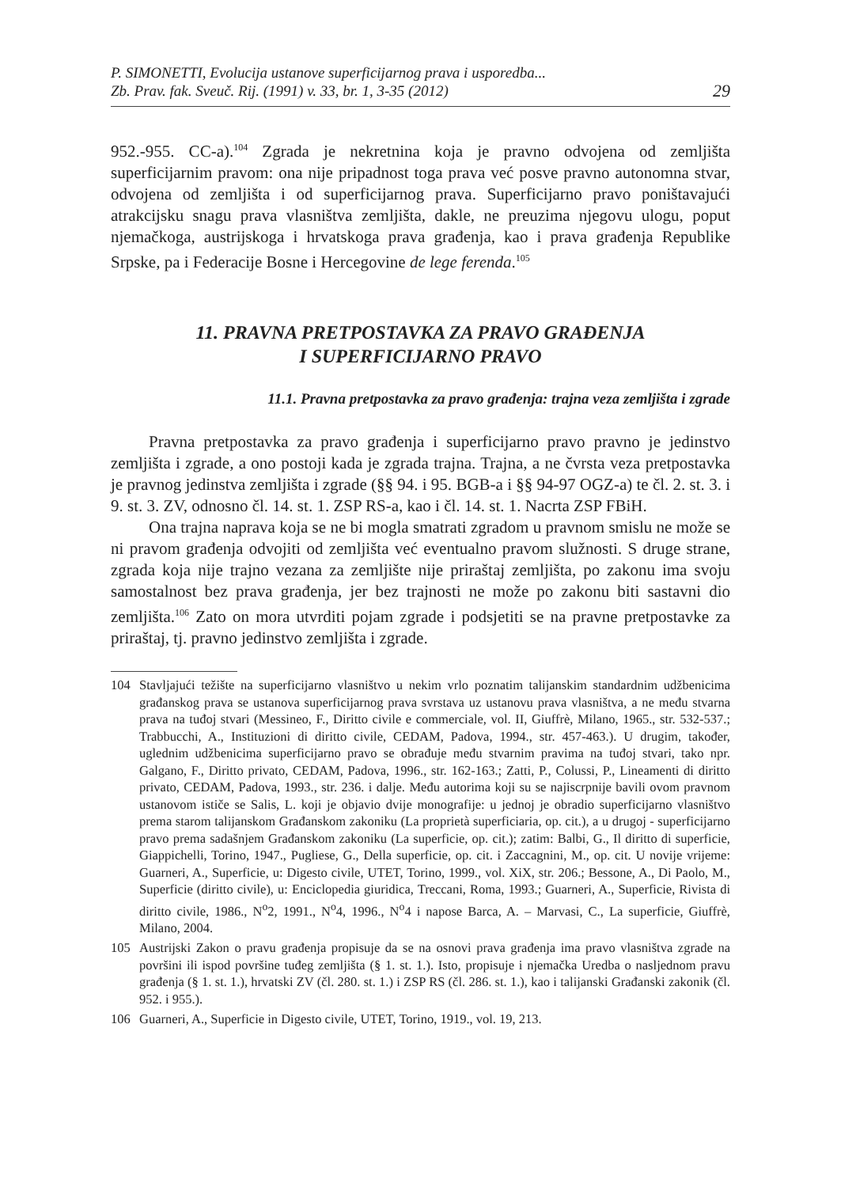P. SIMONETTI, Evolucija ustanove superficijarnog prava i usporedba...
Zb. Prav. fak. Sveuč. Rij. (1991) v. 33, br. 1, 3-35 (2012)
29
952.-955. CC-a).<sup>104</sup> Zgrada je nekretnina koja je pravno odvojena od zemljišta superficijarnim pravom: ona nije pripadnost toga prava već posve pravno autonomna stvar, odvojena od zemljišta i od superficijarnog prava. Superficijarno pravo poništavajući atrakcijsku snagu prava vlasništva zemljišta, dakle, ne preuzima njegovu ulogu, poput njemačkoga, austrijskoga i hrvatskoga prava građenja, kao i prava građenja Republike Srpske, pa i Federacije Bosne i Hercegovine de lege ferenda.<sup>105</sup>
11. PRAVNA PRETPOSTAVKA ZA PRAVO GRAĐENJA
I SUPERFICIJARNO PRAVO
11.1. Pravna pretpostavka za pravo građenja: trajna veza zemljišta i zgrade
Pravna pretpostavka za pravo građenja i superficijarno pravo pravno je jedinstvo zemljišta i zgrade, a ono postoji kada je zgrada trajna. Trajna, a ne čvrsta veza pretpostavka je pravnog jedinstva zemljišta i zgrade (§§ 94. i 95. BGB-a i §§ 94-97 OGZ-a) te čl. 2. st. 3. i 9. st. 3. ZV, odnosno čl. 14. st. 1. ZSP RS-a, kao i čl. 14. st. 1. Nacrta ZSP FBiH.
Ona trajna naprava koja se ne bi mogla smatrati zgradom u pravnom smislu ne može se ni pravom građenja odvojiti od zemljišta već eventualno pravom služnosti. S druge strane, zgrada koja nije trajno vezana za zemljište nije priraštaj zemljišta, po zakonu ima svoju samostalnost bez prava građenja, jer bez trajnosti ne može po zakonu biti sastavni dio zemljišta.<sup>106</sup> Zato on mora utvrditi pojam zgrade i podsjetiti se na pravne pretpostavke za priraštaj, tj. pravno jedinstvo zemljišta i zgrade.
104 Stavljajući težište na superficijarno vlasništvo u nekim vrlo poznatim talijanskim standardnim udžbenicima građanskog prava se ustanova superficijarnog prava svrstava uz ustanovu prava vlasništva, a ne među stvarna prava na tuđoj stvari (Messineo, F., Diritto civile e commerciale, vol. II, Giuffrè, Milano, 1965., str. 532-537.; Trabbucchi, A., Instituzioni di diritto civile, CEDAM, Padova, 1994., str. 457-463.). U drugim, također, uglednim udžbenicima superficijarno pravo se obrađuje među stvarnim pravima na tuđoj stvari, tako npr. Galgano, F., Diritto privato, CEDAM, Padova, 1996., str. 162-163.; Zatti, P., Colussi, P., Lineamenti di diritto privato, CEDAM, Padova, 1993., str. 236. i dalje. Među autorima koji su se najiscrpnije bavili ovom pravnom ustanovom ističe se Salis, L. koji je objavio dvije monografije: u jednoj je obradio superficijarno vlasništvo prema starom talijanskom Građanskom zakoniku (La proprietà superficiaria, op. cit.), a u drugoj - superficijarno pravo prema sadašnjem Građanskom zakoniku (La superficie, op. cit.); zatim: Balbi, G., Il diritto di superficie, Giappichelli, Torino, 1947., Pugliese, G., Della superficie, op. cit. i Zaccagnini, M., op. cit. U novije vrijeme: Guarneri, A., Superficie, u: Digesto civile, UTET, Torino, 1999., vol. XiX, str. 206.; Bessone, A., Di Paolo, M., Superficie (diritto civile), u: Enciclopedia giuridica, Treccani, Roma, 1993.; Guarneri, A., Superficie, Rivista di diritto civile, 1986., N<sup>o</sup>2, 1991., N<sup>o</sup>4, 1996., N<sup>o</sup>4 i napose Barca, A. – Marvasi, C., La superficie, Giuffrè, Milano, 2004.
105 Austrijski Zakon o pravu građenja propisuje da se na osnovi prava građenja ima pravo vlasništva zgrade na površini ili ispod površine tuđeg zemljišta (§ 1. st. 1.). Isto, propisuje i njemačka Uredba o nasljednom pravu građenja (§ 1. st. 1.), hrvatski ZV (čl. 280. st. 1.) i ZSP RS (čl. 286. st. 1.), kao i talijanski Građanski zakonik (čl. 952. i 955.).
106 Guarneri, A., Superficie in Digesto civile, UTET, Torino, 1919., vol. 19, 213.